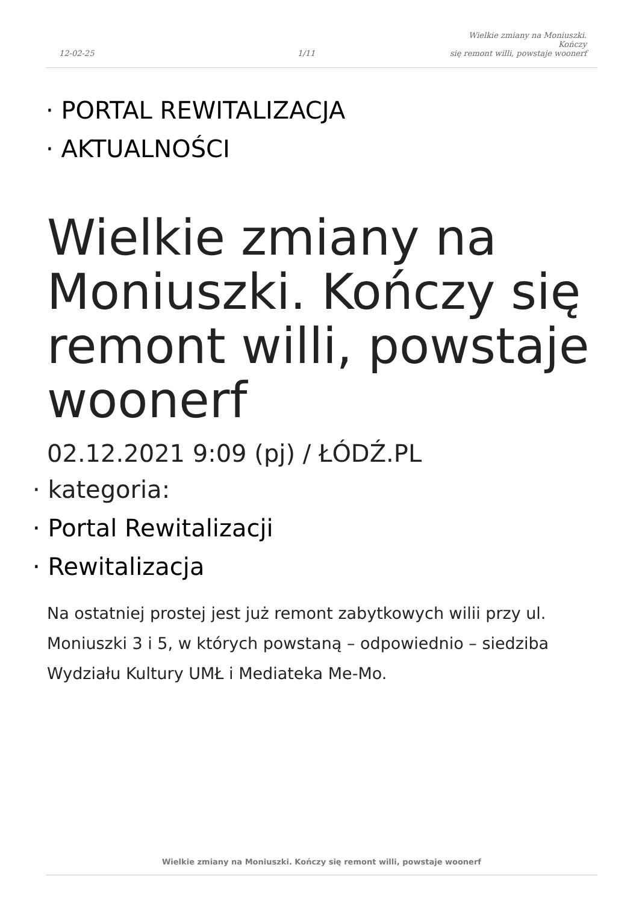12-02-25
1/11
Wielkie zmiany na Moniuszki. Kończy
się remont willi, powstaje woonerf
· PORTAL REWITALIZACJA
· AKTUALNOŚCI
Wielkie zmiany na Moniuszki. Kończy się remont willi, powstaje woonerf
02.12.2021 9:09 (pj) / ŁÓDŹ.PL
· kategoria:
· Portal Rewitalizacji
· Rewitalizacja
Na ostatniej prostej jest już remont zabytkowych wilii przy ul. Moniuszki 3 i 5, w których powstaną – odpowiednio – siedziba Wydziału Kultury UMŁ i Mediateka Me-Mo.
Wielkie zmiany na Moniuszki. Kończy się remont willi, powstaje woonerf